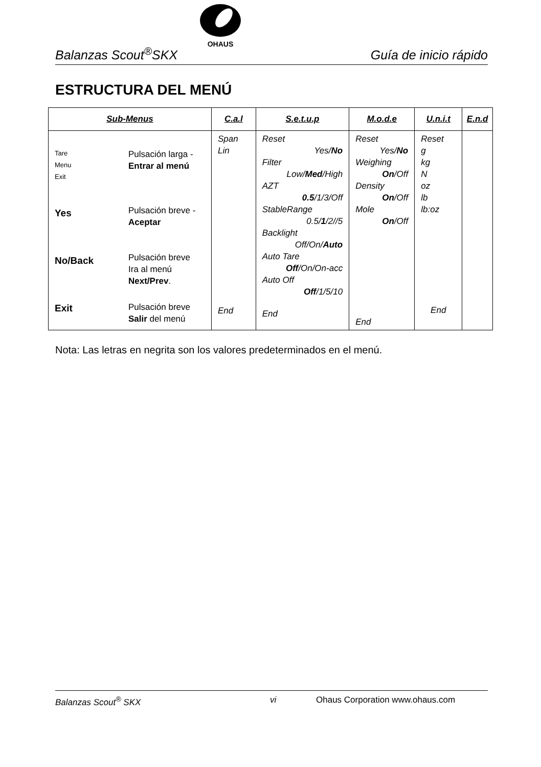Balanzas Scout<sup>®</sup>SKX Guía de inicio rápido
OHAUS
ESTRUCTURA DEL MENÚ
| Sub-Menus | | C.a.l | S.e.t.u.p | M.o.d.e | U.n.i.t | E.n.d |
| --- | --- | --- | --- | --- | --- | --- |
| Tare Menu Exit Yes No/Back Exit | Pulsación larga - Entrar al menú Pulsación breve - Aceptar Pulsación breve Ira al menú Next/Prev . Pulsación breve Salir del menú | Span Lin End | Reset Yes/ No Filter Low/ Med /High AZT 0.5 /1/3/Off StableRange 0.5/ 1 /2//5 Backlight Off/On/ Auto Auto Tare Off /On/On-acc Auto Off Off /1/5/10 End | Reset Yes/ No Weighing On /Off Density On /Off Mole On /Off End | Reset g kg N oz lb lb:oz End | |
Nota: Las letras en negrita son los valores predeterminados en el menú.
Balanzas Scout<sup>®</sup> SKX vi Ohaus Corporation www.ohaus.com